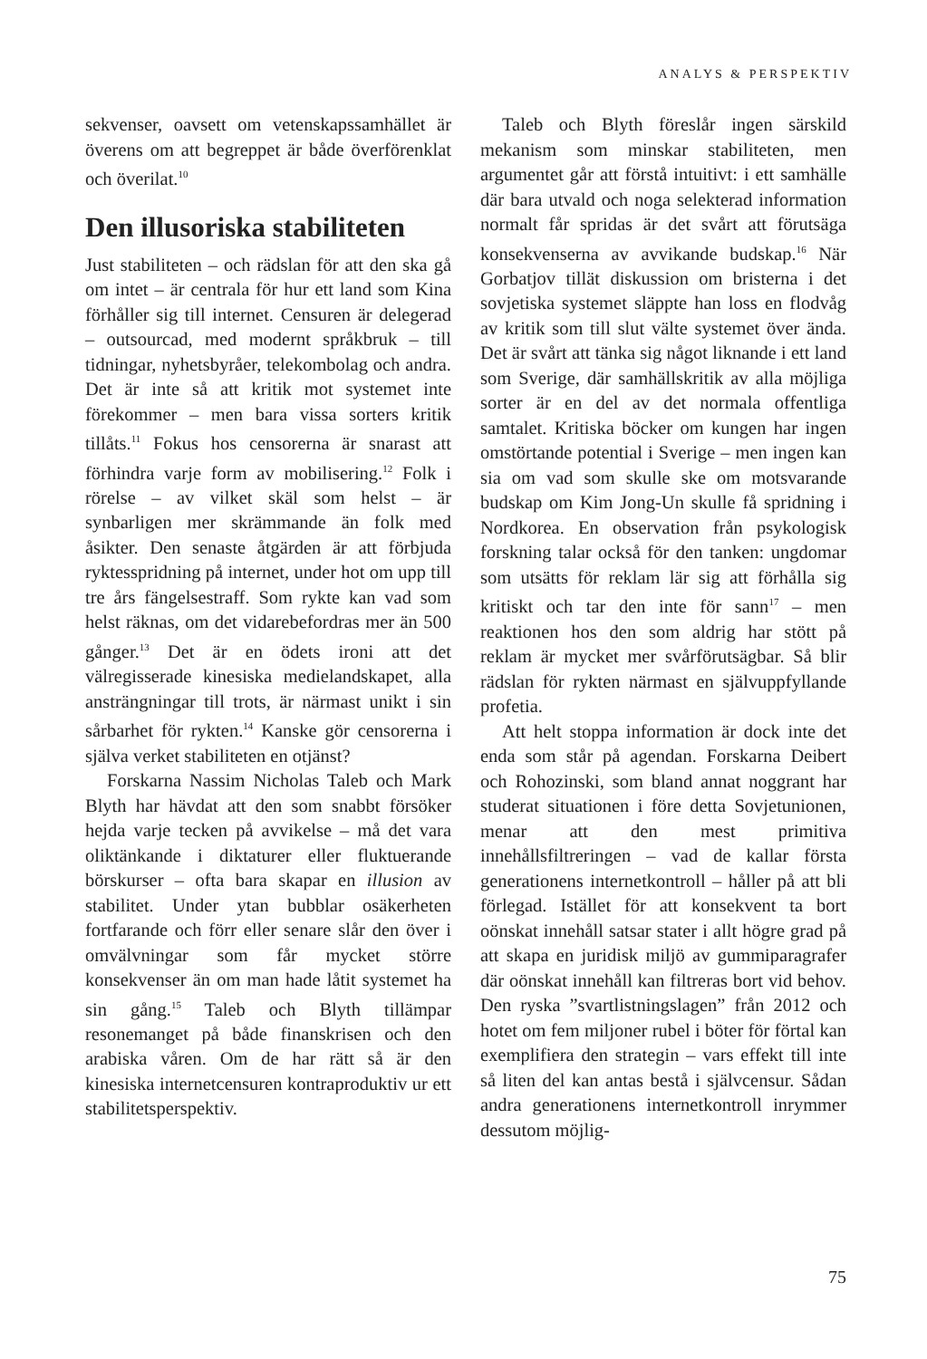ANALYS & PERSPEKTIV
sekvenser, oavsett om vetenskapssamhället är överens om att begreppet är både överförenklat och överilat.<sup>10</sup>
Den illusoriska stabiliteten
Just stabiliteten – och rädslan för att den ska gå om intet – är centrala för hur ett land som Kina förhåller sig till internet. Censuren är delegerad – outsourcad, med modernt språkbruk – till tidningar, nyhetsbyråer, telekombolag och andra. Det är inte så att kritik mot systemet inte förekommer – men bara vissa sorters kritik tillåts.<sup>11</sup> Fokus hos censorerna är snarast att förhindra varje form av mobilisering.<sup>12</sup> Folk i rörelse – av vilket skäl som helst – är synbarligen mer skrämmande än folk med åsikter. Den senaste åtgärden är att förbjuda ryktesspridning på internet, under hot om upp till tre års fängelsestraff. Som rykte kan vad som helst räknas, om det vidarebefordras mer än 500 gånger.<sup>13</sup> Det är en ödets ironi att det välregisserade kinesiska medielandskapet, alla ansträngningar till trots, är närmast unikt i sin sårbarhet för rykten.<sup>14</sup> Kanske gör censorerna i själva verket stabiliteten en otjänst?
Forskarna Nassim Nicholas Taleb och Mark Blyth har hävdat att den som snabbt försöker hejda varje tecken på avvikelse – må det vara oliktänkande i diktaturer eller fluktuerande börskurser – ofta bara skapar en illusion av stabilitet. Under ytan bubblar osäkerheten fortfarande och förr eller senare slår den över i omvälvningar som får mycket större konsekvenser än om man hade låtit systemet ha sin gång.<sup>15</sup> Taleb och Blyth tillämpar resonemanget på både finanskrisen och den arabiska våren. Om de har rätt så är den kinesiska internetcensuren kontraproduktiv ur ett stabilitetsperspektiv.
Taleb och Blyth föreslår ingen särskild mekanism som minskar stabiliteten, men argumentet går att förstå intuitivt: i ett samhälle där bara utvald och noga selekterad information normalt får spridas är det svårt att förutsäga konsekvenserna av avvikande budskap.<sup>16</sup> När Gorbatjov tillät diskussion om bristerna i det sovjetiska systemet släppte han loss en flodvåg av kritik som till slut välte systemet över ända. Det är svårt att tänka sig något liknande i ett land som Sverige, där samhällskritik av alla möjliga sorter är en del av det normala offentliga samtalet. Kritiska böcker om kungen har ingen omstörtande potential i Sverige – men ingen kan sia om vad som skulle ske om motsvarande budskap om Kim Jong-Un skulle få spridning i Nordkorea. En observation från psykologisk forskning talar också för den tanken: ungdomar som utsätts för reklam lär sig att förhålla sig kritiskt och tar den inte för sann<sup>17</sup> – men reaktionen hos den som aldrig har stött på reklam är mycket mer svårförutsägbar. Så blir rädslan för rykten närmast en självuppfyllande profetia.
Att helt stoppa information är dock inte det enda som står på agendan. Forskarna Deibert och Rohozinski, som bland annat noggrant har studerat situationen i före detta Sovjetunionen, menar att den mest primitiva innehållsfiltreringen – vad de kallar första generationens internetkontroll – håller på att bli förlegad. Istället för att konsekvent ta bort oönskat innehåll satsar stater i allt högre grad på att skapa en juridisk miljö av gummiparagrafer där oönskat innehåll kan filtreras bort vid behov. Den ryska ”svartlistningslagen” från 2012 och hotet om fem miljoner rubel i böter för förtal kan exemplifiera den strategin – vars effekt till inte så liten del kan antas bestå i självcensur. Sådan andra generationens internetkontroll inrymmer dessutom möjlig-
75